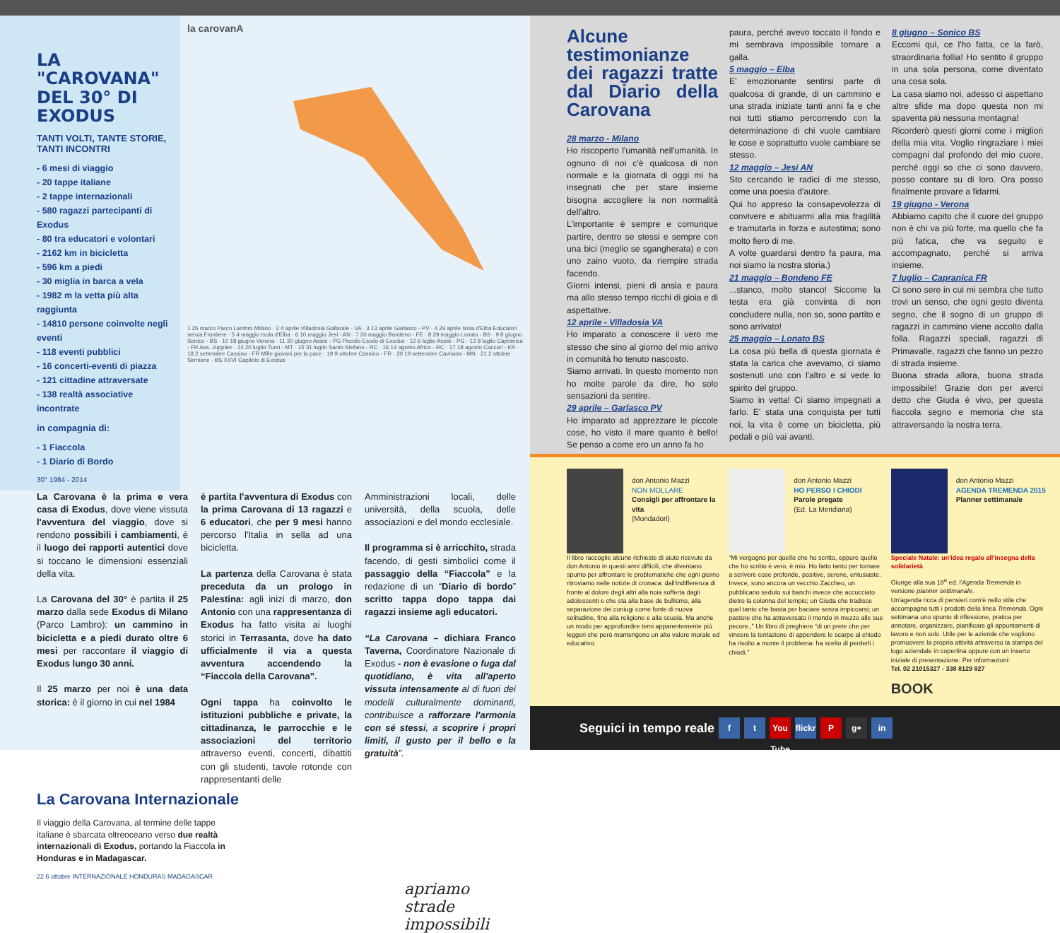LA "CAROVANA" DEL 30° DI EXODUS
TANTI VOLTI, TANTE STORIE, TANTI INCONTRI
- 6 mesi di viaggio
- 20 tappe italiane
- 2 tappe internazionali
- 580 ragazzi partecipanti di Exodus
- 80 tra educatori e volontari
- 2162 km in bicicletta
- 596 km a piedi
- 30 miglia in barca a vela
- 1982 m la vetta più alta raggiunta
- 14810 persone coinvolte negli eventi
- 118 eventi pubblici
- 16 concerti-eventi di piazza
- 121 cittadine attraversate
- 138 realtà associative incontrate
in compagnia di:
- 1 Fiaccola
- 1 Diario di Bordo
30° 1984 - 2014
la carovanA
1 25 marzo Parco Lambro Milano · 2 4 aprile Villadosia Gallarate - VA · 3 13 aprile Garlasco - PV · 4 29 aprile Isola d'Elba Educatori senza Frontiere · 5 4 maggio Isola d'Elba · 6 10 maggio Jesi - AN · 7 20 maggio Bondeno - FE · 8 29 maggio Lonato - BS · 9 8 giugno Sonico - BS · 10 18 giugno Verona · 11 30 giugno Assisi - PG Piccolo Esodo di Exodus · 12 6 luglio Assisi - PG · 13 8 luglio Capranica - FR Ass. Juppiter · 14 20 luglio Tursi - MT · 15 31 luglio Santo Stefano - RC · 16 14 agosto Africo - RC · 17 18 agosto Caccuri - KR · 18 2 settembre Cassino - FR Mille giovani per la pace · 19 9 ottobre Cassino - FR · 20 19 settembre Cavriana - MN · 21 2 ottobre Sirmione - BS XXVI Capitolo di Exodus
La Carovana è la prima e vera casa di Exodus, dove viene vissuta l'avventura del viaggio, dove si rendono possibili i cambiamenti, è il luogo dei rapporti autentici dove si toccano le dimensioni essenziali della vita.
La Carovana del 30° è partita il 25 marzo dalla sede Exodus di Milano (Parco Lambro): un cammino in bicicletta e a piedi durato oltre 6 mesi per raccontare il viaggio di Exodus lungo 30 anni.
Il 25 marzo per noi è una data storica: è il giorno in cui nel 1984
è partita l'avventura di Exodus con la prima Carovana di 13 ragazzi e 6 educatori, che per 9 mesi hanno percorso l'Italia in sella ad una bicicletta.
La partenza della Carovana è stata preceduta da un prologo in Palestina: agli inizi di marzo, don Antonio con una rappresentanza di Exodus ha fatto visita ai luoghi storici in Terrasanta, dove ha dato ufficialmente il via a questa avventura accendendo la “Fiaccola della Carovana”.
Ogni tappa ha coinvolto le istituzioni pubbliche e private, la cittadinanza, le parrocchie e le associazioni del territorio attraverso eventi, concerti, dibattiti con gli studenti, tavole rotonde con rappresentanti delle
Amministrazioni locali, delle università, della scuola, delle associazioni e del mondo ecclesiale.
Il programma si è arricchito, strada facendo, di gesti simbolici come il passaggio della “Fiaccola” e la redazione di un “Diario di bordo” scritto tappa dopo tappa dai ragazzi insieme agli educatori.
“La Carovana – dichiara Franco Taverna, Coordinatore Nazionale di Exodus - non è evasione o fuga dal quotidiano, è vita all'aperto vissuta intensamente al di fuori dei modelli culturalmente dominanti, contribuisce a rafforzare l'armonia con sé stessi, a scoprire i propri limiti, il gusto per il bello e la gratuità”.
La Carovana Internazionale
Il viaggio della Carovana, al termine delle tappe italiane è sbarcata oltreoceano verso due realtà internazionali di Exodus, portando la Fiaccola in Honduras e in Madagascar.
22 6 ottobre INTERNAZIONALE HONDURAS MADAGASCAR
apriamo strade impossibili
Alcune testimonianze dei ragazzi tratte dal Diario della Carovana
28 marzo - Milano
Ho riscoperto l'umanità nell'umanità. In ognuno di noi c'è qualcosa di non normale e la giornata di oggi mi ha insegnati che per stare insieme bisogna accogliere la non normalità dell'altro.
L'importante è sempre e comunque partire, dentro se stessi e sempre con una bici (meglio se sgangherata) e con uno zaino vuoto, da riempire strada facendo.
Giorni intensi, pieni di ansia e paura ma allo stesso tempo ricchi di gioia e di aspettative.
12 aprile - Villadosia VA
Ho imparato a conoscere il vero me stesso che sino al giorno del mio arrivo in comunità ho tenuto nascosto.
Siamo arrivati. In questo momento non ho molte parole da dire, ho solo sensazioni da sentire.
29 aprile – Garlasco PV
Ho imparato ad apprezzare le piccole cose, ho visto il mare quanto è bello! Se penso a come ero un anno fa ho
paura, perché avevo toccato il fondo e mi sembrava impossibile tornare a galla.
5 maggio – Elba
E' emozionante sentirsi parte di qualcosa di grande, di un cammino e una strada iniziate tanti anni fa e che noi tutti stiamo percorrendo con la determinazione di chi vuole cambiare le cose e soprattutto vuole cambiare se stesso.
12 maggio – Jesi AN
Sto cercando le radici di me stesso, come una poesia d'autore.
Qui ho appreso la consapevolezza di convivere e abituarmi alla mia fragilità e tramutarla in forza e autostima; sono molto fiero di me.
A volte guardarsi dentro fa paura, ma noi siamo la nostra storia.)
21 maggio – Bondeno FE
...stanco, molto stanco! Siccome la testa era già convinta di non concludere nulla, non so, sono partito e sono arrivato!
25 maggio – Lonato BS
La cosa più bella di questa giornata è stata la carica che avevamo, ci siamo sostenuti uno con l'altro e si vede lo spirito del gruppo.
Siamo in vetta! Ci siamo impegnati a farlo. E' stata una conquista per tutti noi, la vita è come un bicicletta, più pedali e più vai avanti.
8 giugno – Sonico BS
Eccomi qui, ce l'ho fatta, ce la farò, straordinaria follia! Ho sentito il gruppo in una sola persona, come diventato una cosa sola.
La casa siamo noi, adesso ci aspettano altre sfide ma dopo questa non mi spaventa più nessuna montagna!
Ricorderò questi giorni come i migliori della mia vita. Voglio ringraziare i miei compagni dal profondo del mio cuore, perché oggi so che ci sono davvero, posso contare su di loro. Ora posso finalmente provare a fidarmi.
19 giugno - Verona
Abbiamo capito che il cuore del gruppo non è chi va più forte, ma quello che fa più fatica, che va seguito e accompagnato, perché si arriva insieme.
7 luglio – Capranica FR
Ci sono sere in cui mi sembra che tutto trovi un senso, che ogni gesto diventa segno, che il sogno di un gruppo di ragazzi in cammino viene accolto dalla folla. Ragazzi speciali, ragazzi di Primavalle, ragazzi che fanno un pezzo di strada insieme.
Buona strada allora, buona strada impossibile! Grazie don per averci detto che Giuda è vivo, per questa fiaccola segno e memoria che sta attraversando la nostra terra.
don Antonio Mazzi
NON MOLLARE
Consigli per affrontare la vita
(Mondadori)
Il libro raccoglie alcune richieste di aiuto ricevute da don Antonio in questi anni difficili, che diventano spunto per affrontare le problematiche che ogni giorno ritroviamo nelle notizie di cronaca: dall'indifferenza di fronte al dolore degli altri alla noia sofferta dagli adolescenti e che sta alla base de bullismo, alla separazione dei coniugi come fonte di nuova solitudine, fino alla religione e alla scuola. Ma anche un modo per approfondire temi apparentemente più leggeri che però mantengono un alto valore morale ed educativo.
don Antonio Mazzi
HO PERSO I CHIODI
Parole pregate
(Ed. La Meridiana)
“Mi vergogno per quello che ho scritto, eppure quello che ho scritto è vero, è mio. Ho fatto tanto per tornare a scrivere cose profonde, positive, serene, entusiaste. Invece, sono ancora un vecchio Zaccheo, un pubblicano seduto sui banchi invece che accucciato dietro la colonna del tempio; un Giuda che tradisce quel tanto che basta per baciare senza impiccarsi; un pastore che ha attraversato il mondo in mezzo alle sue pecore..” Un libro di preghiere “di un prete che per vincere la tentazione di appendere le scarpe al chiodo ha risolto a monte il problema: ha scelto di perderli i chiodi.”
don Antonio Mazzi
AGENDA TREMENDA 2015
Planner settimanale
Speciale Natale: un'idea regalo all'insegna della solidarietà
Giunge alla sua 18<sup>a</sup> ed. l'Agenda Tremenda in versione planner settimanale.
Un'agenda ricca di pensieri com'è nello stile che accompagna tutti i prodotti della linea Tremenda. Ogni settimana uno spunto di riflessione, pratica per annotare, organizzare, pianificare gli appuntamenti di lavoro e non solo. Utile per le aziende che vogliono promuovere la propria attività attraverso la stampa del logo aziendale in copertina oppure con un inserto iniziale di presentazione. Per informazioni:
Tel. 02 21015327 - 338 8129 827
BOOK
Seguici in tempo reale f t You Tube flickr P g+ in